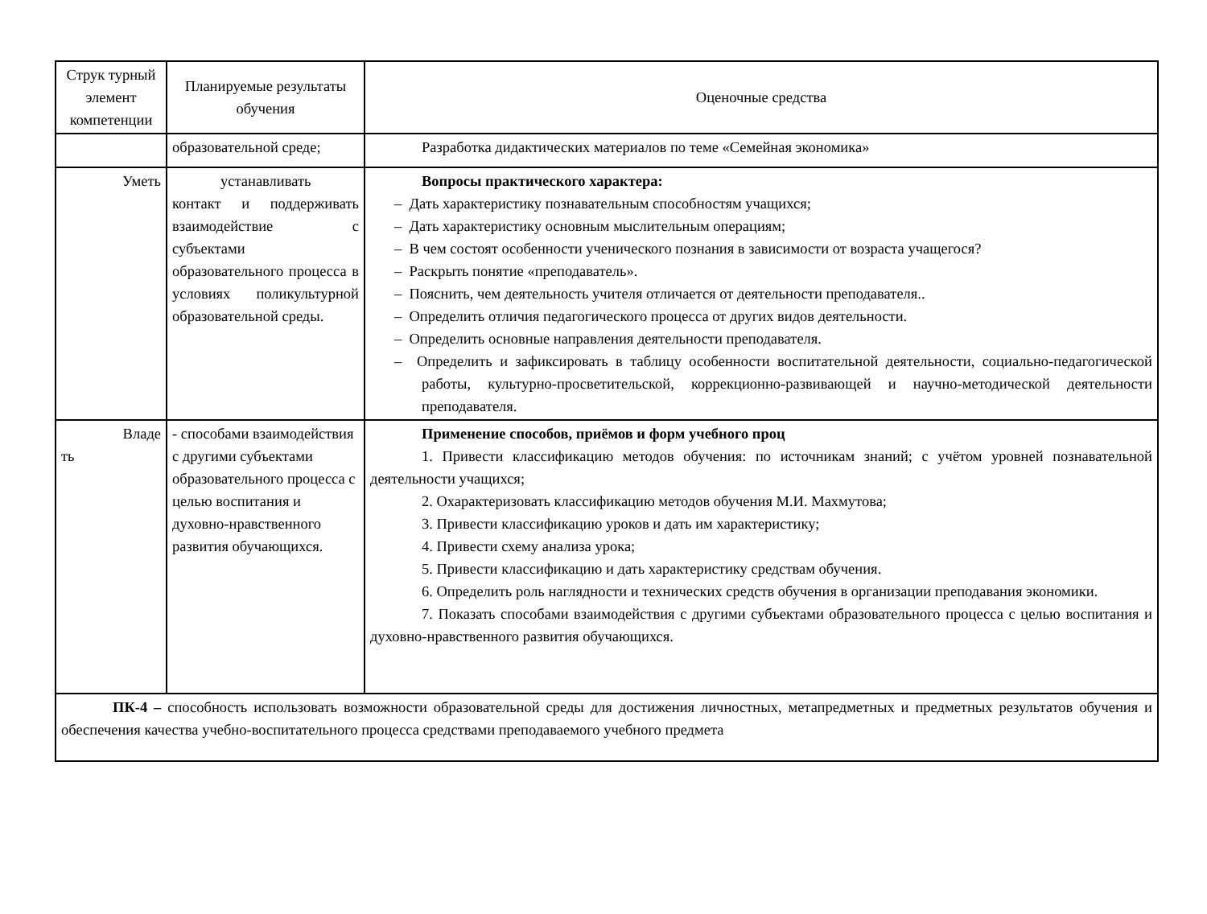| Струк турный элемент компетенции | Планируемые результаты обучения | Оценочные средства |
| | образовательной среде; | Разработка дидактических материалов по теме «Семейная экономика» |
| Уметь | устанавливать контакт и поддерживать взаимодействие с субъектами образовательного процесса в условиях поликультурной образовательной среды. | Вопросы практического характера: – Дать характеристику познавательным способностям учащихся; – Дать характеристику основным мыслительным операциям; – В чем состоят особенности ученического познания в зависимости от возраста учащегося? – Раскрыть понятие «преподаватель». – Пояснить, чем деятельность учителя отличается от деятельности преподавателя.. – Определить отличия педагогического процесса от других видов деятельности. – Определить основные направления деятельности преподавателя. – Определить и зафиксировать в таблицу особенности воспитательной деятельности, социально-педагогической работы, культурно-просветительской, коррекционно-развивающей и научно-методической деятельности преподавателя. |
| Владе ть | - способами взаимодействия с другими субъектами образовательного процесса с целью воспитания и духовно-нравственного развития обучающихся. | Применение способов, приёмов и форм учебного проц 1. Привести классификацию методов обучения: по источникам знаний; с учётом уровней познавательной деятельности учащихся; 2. Охарактеризовать классификацию методов обучения М.И. Махмутова; 3. Привести классификацию уроков и дать им характеристику; 4. Привести схему анализа урока; 5. Привести классификацию и дать характеристику средствам обучения. 6. Определить роль наглядности и технических средств обучения в организации преподавания экономики. 7. Показать способами взаимодействия с другими субъектами образовательного процесса с целью воспитания и духовно-нравственного развития обучающихся. |
| ПК-4 – способность использовать возможности образовательной среды для достижения личностных, метапредметных и предметных результатов обучения и обеспечения качества учебно-воспитательного процесса средствами преподаваемого учебного предмета | | |